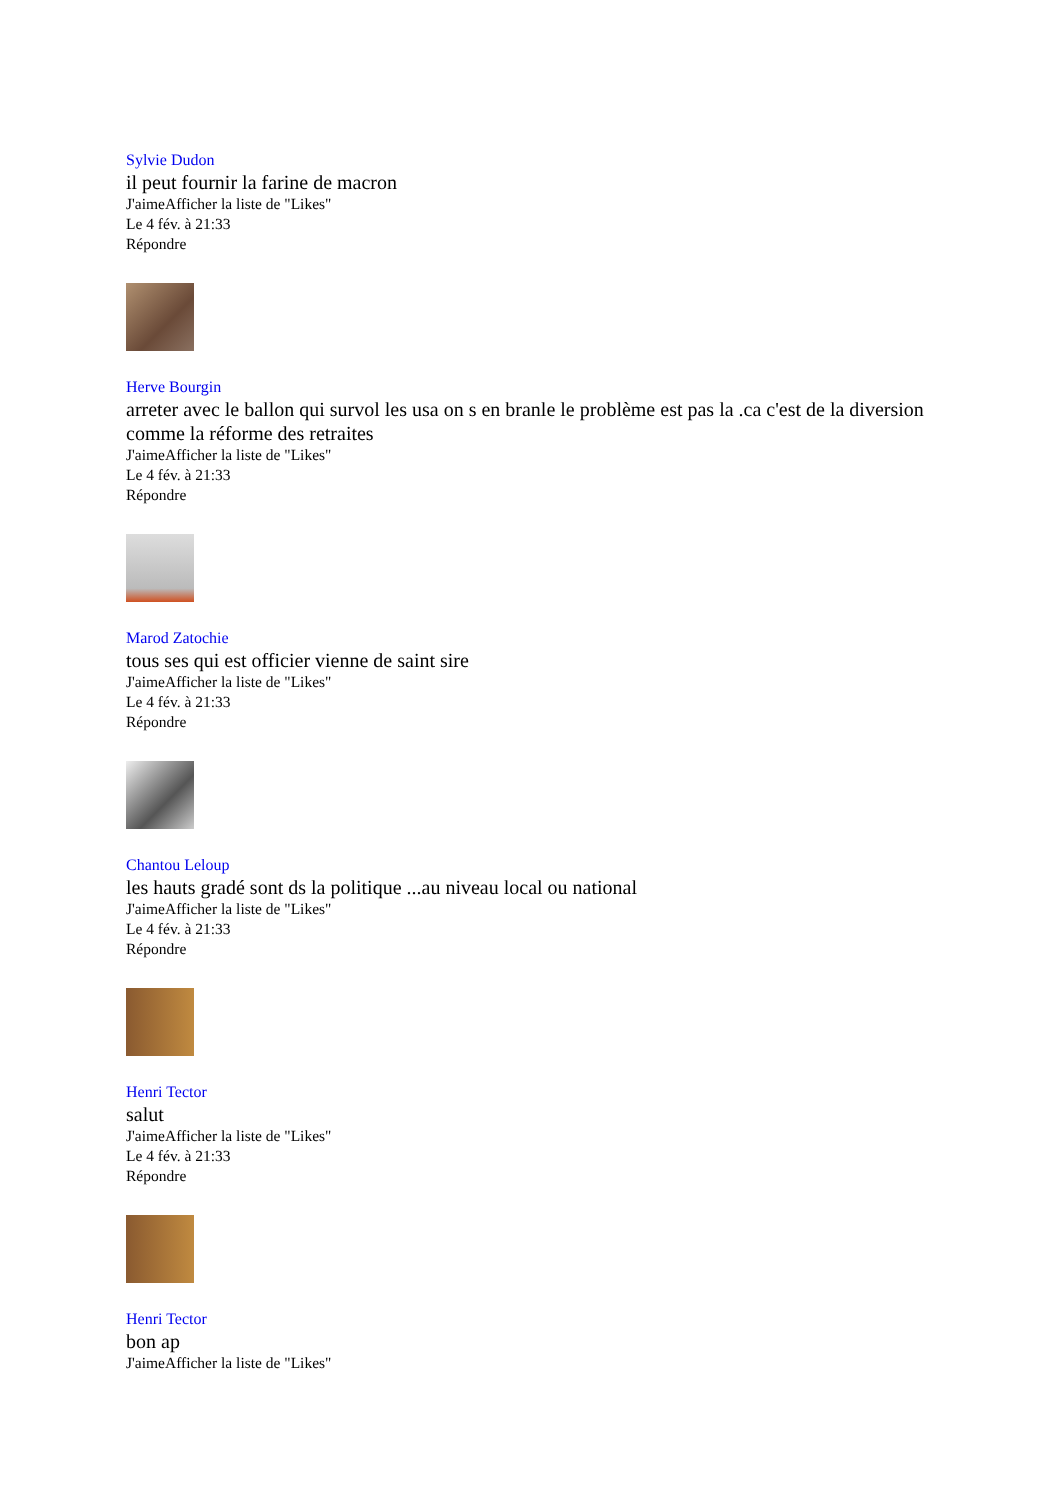Sylvie Dudon
il peut fournir la farine de macron
J'aimeAfficher la liste de "Likes"
Le 4 fév. à 21:33
Répondre
Herve Bourgin
arreter avec le ballon qui survol les usa on s en branle le problème est pas la .ca c'est de la diversion comme la réforme des retraites
J'aimeAfficher la liste de "Likes"
Le 4 fév. à 21:33
Répondre
Marod Zatochie
tous ses qui est officier vienne de saint sire
J'aimeAfficher la liste de "Likes"
Le 4 fév. à 21:33
Répondre
Chantou Leloup
les hauts gradé sont ds la politique ...au niveau local ou national
J'aimeAfficher la liste de "Likes"
Le 4 fév. à 21:33
Répondre
Henri Tector
salut
J'aimeAfficher la liste de "Likes"
Le 4 fév. à 21:33
Répondre
Henri Tector
bon ap
J'aimeAfficher la liste de "Likes"